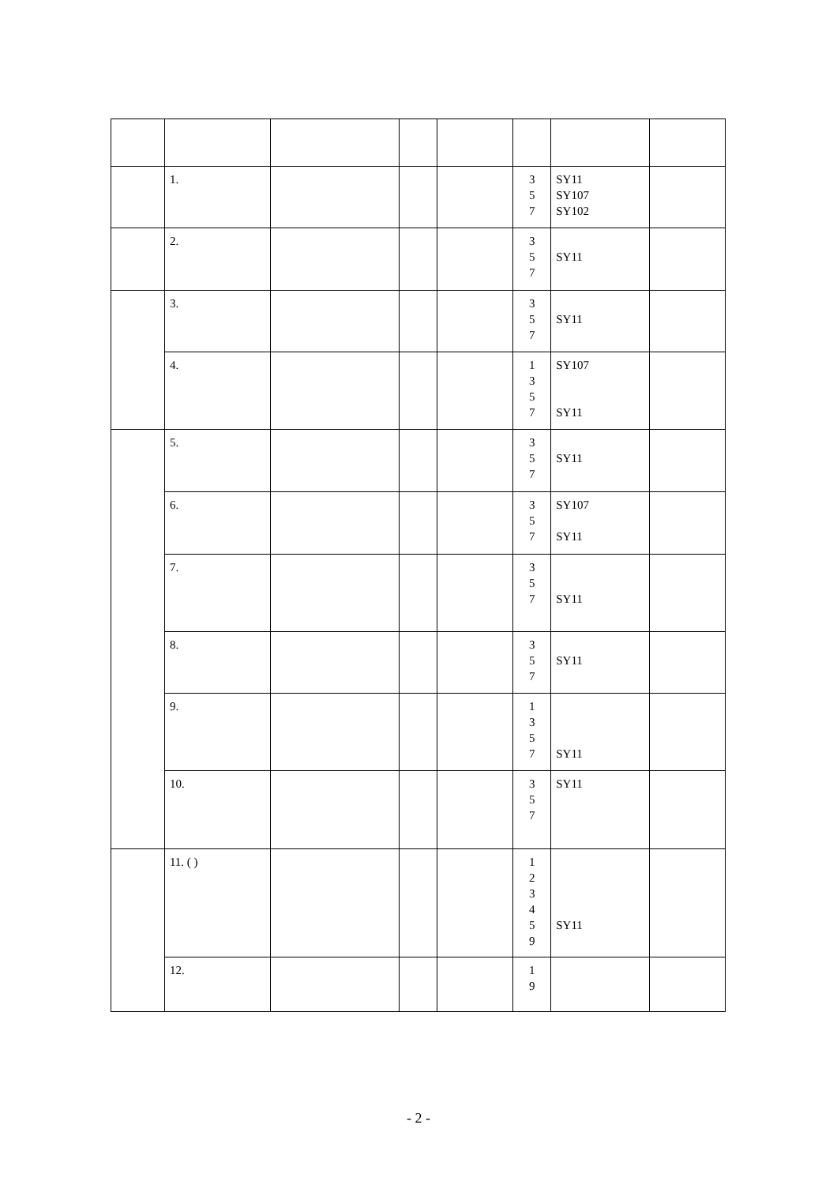| | 1. | | | | 3 5 7 | SY11 SY107 SY102 | |
| | 2. | | | | 3 5 7 | SY11 | |
| | 3. | | | | 3 5 7 | SY11 | |
| | 4. | | | | 1 3 5 7 | SY107 SY11 | |
| | 5. | | | | 3 5 7 | SY11 | |
| | 6. | | | | 3 5 7 | SY107 SY11 | |
| | 7. | | | | 3 5 7 | SY11 | |
| | 8. | | | | 3 5 7 | SY11 | |
| | 9. | | | | 1 3 5 7 | SY11 | |
| | 10. | | | | 3 5 7 | SY11 | |
| | 11. ( ) | | | | 1 2 3 4 5 9 | SY11 | |
| | 12. | | | | 1 9 | | |
- 2 -